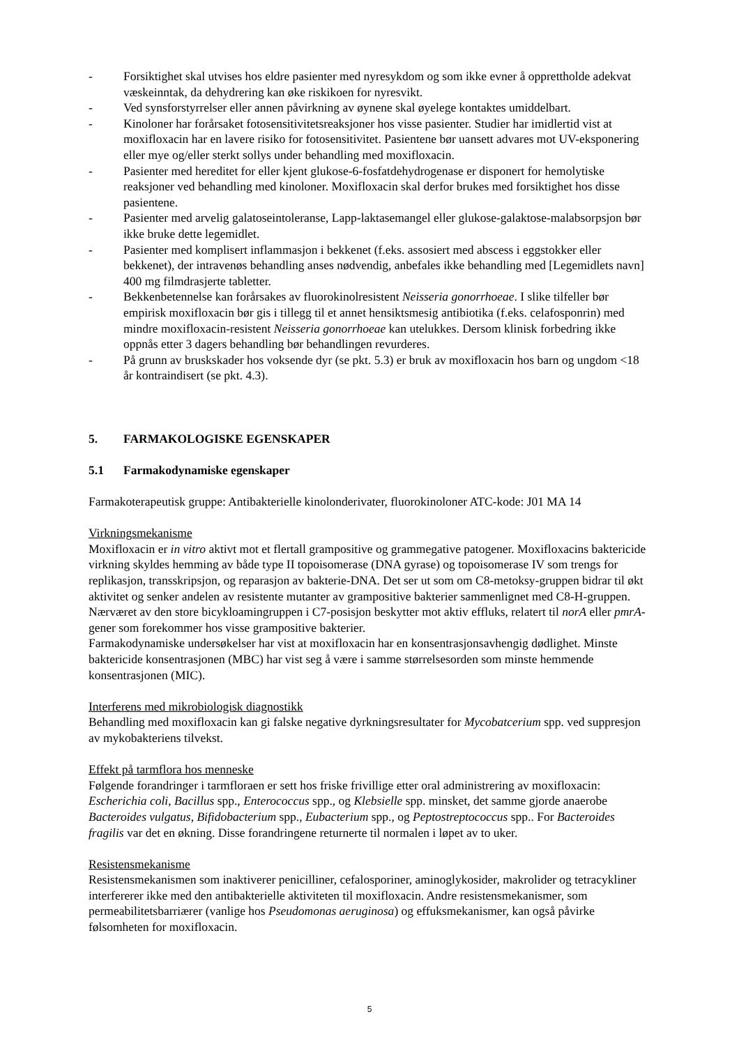- Forsiktighet skal utvises hos eldre pasienter med nyresykdom og som ikke evner å opprettholde adekvat væskeinntak, da dehydrering kan øke riskikoen for nyresvikt.
- Ved synsforstyrrelser eller annen påvirkning av øynene skal øyelege kontaktes umiddelbart.
- Kinoloner har forårsaket fotosensitivitetsreaksjoner hos visse pasienter. Studier har imidlertid vist at moxifloxacin har en lavere risiko for fotosensitivitet. Pasientene bør uansett advares mot UV-eksponering eller mye og/eller sterkt sollys under behandling med moxifloxacin.
- Pasienter med hereditet for eller kjent glukose-6-fosfatdehydrogenase er disponert for hemolytiske reaksjoner ved behandling med kinoloner. Moxifloxacin skal derfor brukes med forsiktighet hos disse pasientene.
- Pasienter med arvelig galatoseintoleranse, Lapp-laktasemangel eller glukose-galaktose-malabsorpsjon bør ikke bruke dette legemidlet.
- Pasienter med komplisert inflammasjon i bekkenet (f.eks. assosiert med abscess i eggstokker eller bekkenet), der intravenøs behandling anses nødvendig, anbefales ikke behandling med [Legemidlets navn] 400 mg filmdrasjerte tabletter.
- Bekkenbetennelse kan forårsakes av fluorokinolresistent Neisseria gonorrhoeae. I slike tilfeller bør empirisk moxifloxacin bør gis i tillegg til et annet hensiktsmesig antibiotika (f.eks. celafosponrin) med mindre moxifloxacin-resistent Neisseria gonorrhoeae kan utelukkes. Dersom klinisk forbedring ikke oppnås etter 3 dagers behandling bør behandlingen revurderes.
- På grunn av bruskskader hos voksende dyr (se pkt. 5.3) er bruk av moxifloxacin hos barn og ungdom <18 år kontraindisert (se pkt. 4.3).
5. FARMAKOLOGISKE EGENSKAPER
5.1 Farmakodynamiske egenskaper
Farmakoterapeutisk gruppe: Antibakterielle kinolonderivater, fluorokinoloner ATC-kode: J01 MA 14
Virkningsmekanisme
Moxifloxacin er in vitro aktivt mot et flertall grampositive og grammegative patogener. Moxifloxacins baktericide virkning skyldes hemming av både type II topoisomerase (DNA gyrase) og topoisomerase IV som trengs for replikasjon, transskripsjon, og reparasjon av bakterie-DNA. Det ser ut som om C8-metoksy-gruppen bidrar til økt aktivitet og senker andelen av resistente mutanter av grampositive bakterier sammenlignet med C8-H-gruppen. Nærværet av den store bicykloamingruppen i C7-posisjon beskytter mot aktiv effluks, relatert til norA eller pmrA-gener som forekommer hos visse grampositive bakterier.
Farmakodynamiske undersøkelser har vist at moxifloxacin har en konsentrasjonsavhengig dødlighet. Minste baktericide konsentrasjonen (MBC) har vist seg å være i samme størrelsesorden som minste hemmende konsentrasjonen (MIC).
Interferens med mikrobiologisk diagnostikk
Behandling med moxifloxacin kan gi falske negative dyrkningsresultater for Mycobatcerium spp. ved suppresjon av mykobakteriens tilvekst.
Effekt på tarmflora hos menneske
Følgende forandringer i tarmfloraen er sett hos friske frivillige etter oral administrering av moxifloxacin: Escherichia coli, Bacillus spp., Enterococcus spp., og Klebsielle spp. minsket, det samme gjorde anaerobe Bacteroides vulgatus, Bifidobacterium spp., Eubacterium spp., og Peptostreptococcus spp.. For Bacteroides fragilis var det en økning. Disse forandringene returnerte til normalen i løpet av to uker.
Resistensmekanisme
Resistensmekanismen som inaktiverer penicilliner, cefalosporiner, aminoglykosider, makrolider og tetracykliner interfererer ikke med den antibakterielle aktiviteten til moxifloxacin. Andre resistensmekanismer, som permeabilitetsbarriærer (vanlige hos Pseudomonas aeruginosa) og effuksmekanismer, kan også påvirke følsomheten for moxifloxacin.
5